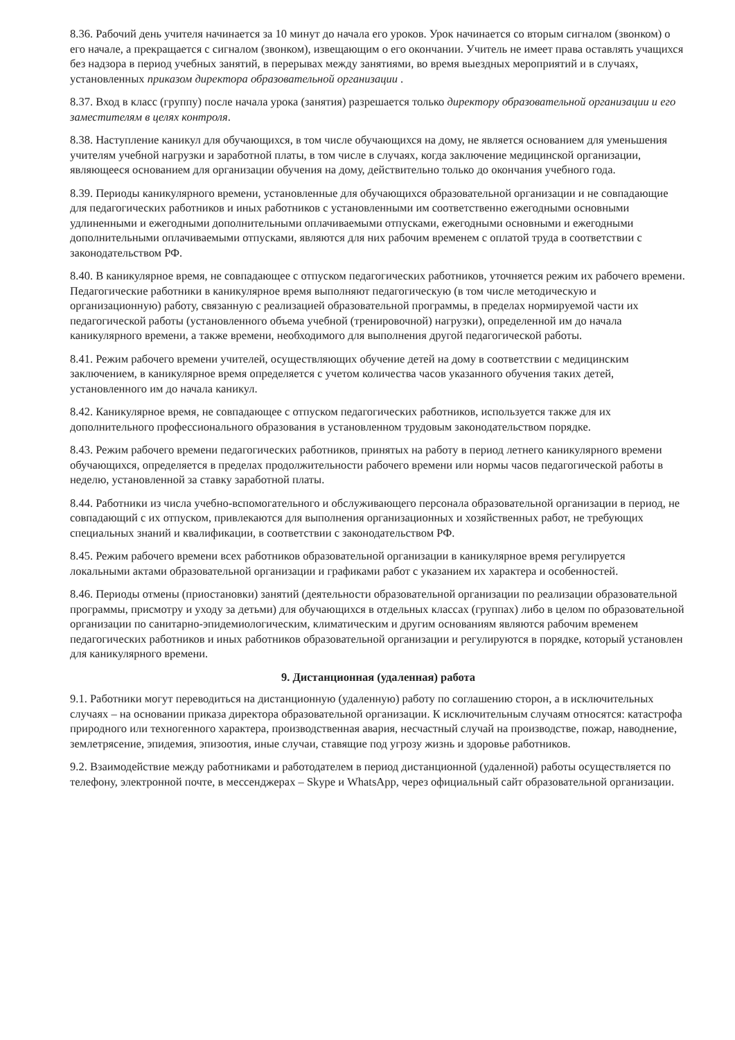8.36. Рабочий день учителя начинается за 10 минут до начала его уроков. Урок начинается со вторым сигналом (звонком) о его начале, а прекращается с сигналом (звонком), извещающим о его окончании. Учитель не имеет права оставлять учащихся без надзора в период учебных занятий, в перерывах между занятиями, во время выездных мероприятий и в случаях, установленных приказом директора образовательной организации .
8.37. Вход в класс (группу) после начала урока (занятия) разрешается только директору образовательной организации и его заместителям в целях контроля.
8.38. Наступление каникул для обучающихся, в том числе обучающихся на дому, не является основанием для уменьшения учителям учебной нагрузки и заработной платы, в том числе в случаях, когда заключение медицинской организации, являющееся основанием для организации обучения на дому, действительно только до окончания учебного года.
8.39. Периоды каникулярного времени, установленные для обучающихся образовательной организации и не совпадающие для педагогических работников и иных работников с установленными им соответственно ежегодными основными удлиненными и ежегодными дополнительными оплачиваемыми отпусками, ежегодными основными и ежегодными дополнительными оплачиваемыми отпусками, являются для них рабочим временем с оплатой труда в соответствии с законодательством РФ.
8.40. В каникулярное время, не совпадающее с отпуском педагогических работников, уточняется режим их рабочего времени. Педагогические работники в каникулярное время выполняют педагогическую (в том числе методическую и организационную) работу, связанную с реализацией образовательной программы, в пределах нормируемой части их педагогической работы (установленного объема учебной (тренировочной) нагрузки), определенной им до начала каникулярного времени, а также времени, необходимого для выполнения другой педагогической работы.
8.41. Режим рабочего времени учителей, осуществляющих обучение детей на дому в соответствии с медицинским заключением, в каникулярное время определяется с учетом количества часов указанного обучения таких детей, установленного им до начала каникул.
8.42. Каникулярное время, не совпадающее с отпуском педагогических работников, используется также для их дополнительного профессионального образования в установленном трудовым законодательством порядке.
8.43. Режим рабочего времени педагогических работников, принятых на работу в период летнего каникулярного времени обучающихся, определяется в пределах продолжительности рабочего времени или нормы часов педагогической работы в неделю, установленной за ставку заработной платы.
8.44. Работники из числа учебно-вспомогательного и обслуживающего персонала образовательной организации в период, не совпадающий с их отпуском, привлекаются для выполнения организационных и хозяйственных работ, не требующих специальных знаний и квалификации, в соответствии с законодательством РФ.
8.45. Режим рабочего времени всех работников образовательной организации в каникулярное время регулируется локальными актами образовательной организации и графиками работ с указанием их характера и особенностей.
8.46. Периоды отмены (приостановки) занятий (деятельности образовательной организации по реализации образовательной программы, присмотру и уходу за детьми) для обучающихся в отдельных классах (группах) либо в целом по образовательной организации по санитарно-эпидемиологическим, климатическим и другим основаниям являются рабочим временем педагогических работников и иных работников образовательной организации и регулируются в порядке, который установлен для каникулярного времени.
9. Дистанционная (удаленная) работа
9.1. Работники могут переводиться на дистанционную (удаленную) работу по соглашению сторон, а в исключительных случаях – на основании приказа директора образовательной организации. К исключительным случаям относятся: катастрофа природного или техногенного характера, производственная авария, несчастный случай на производстве, пожар, наводнение, землетрясение, эпидемия, эпизоотия, иные случаи, ставящие под угрозу жизнь и здоровье работников.
9.2. Взаимодействие между работниками и работодателем в период дистанционной (удаленной) работы осуществляется по телефону, электронной почте, в мессенджерах – Skype и WhatsApp, через официальный сайт образовательной организации.